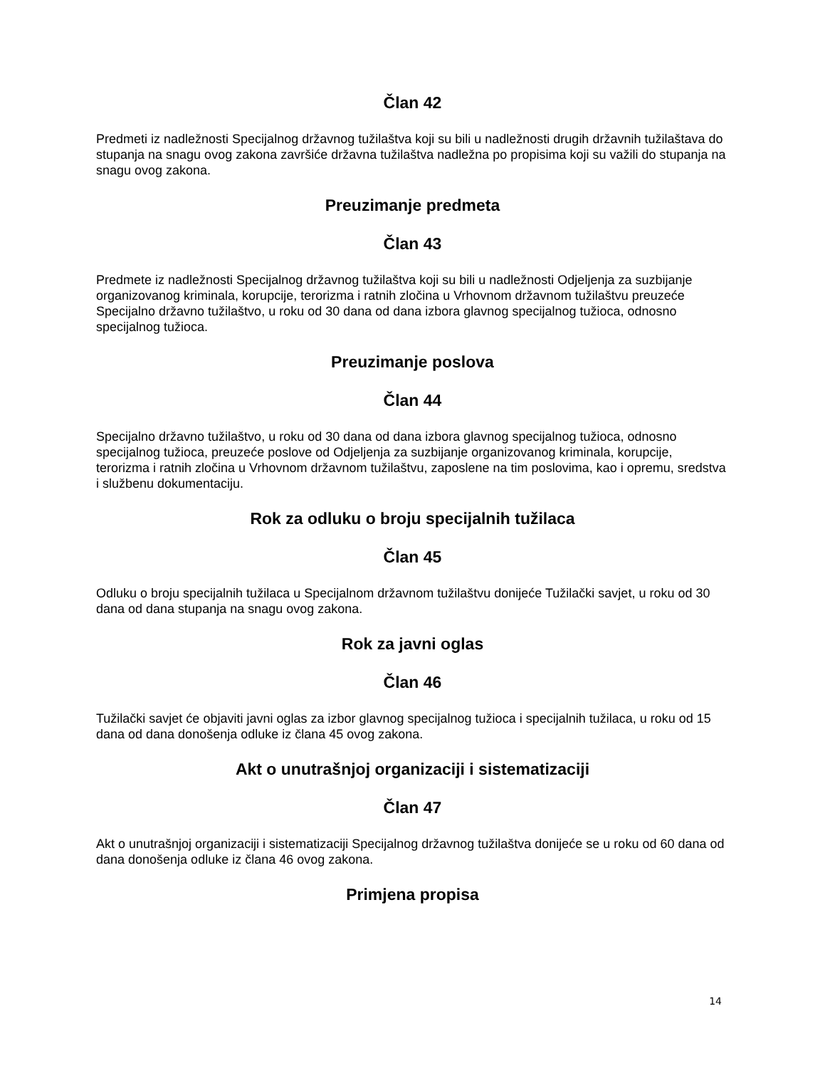Član 42
Predmeti iz nadležnosti Specijalnog državnog tužilaštva koji su bili u nadležnosti drugih državnih tužilaštava do stupanja na snagu ovog zakona završiće državna tužilaštva nadležna po propisima koji su važili do stupanja na snagu ovog zakona.
Preuzimanje predmeta
Član 43
Predmete iz nadležnosti Specijalnog državnog tužilaštva koji su bili u nadležnosti Odjeljenja za suzbijanje organizovanog kriminala, korupcije, terorizma i ratnih zločina u Vrhovnom državnom tužilaštvu preuzeće Specijalno državno tužilaštvo, u roku od 30 dana od dana izbora glavnog specijalnog tužioca, odnosno specijalnog tužioca.
Preuzimanje poslova
Član 44
Specijalno državno tužilaštvo, u roku od 30 dana od dana izbora glavnog specijalnog tužioca, odnosno specijalnog tužioca, preuzeće poslove od Odjeljenja za suzbijanje organizovanog kriminala, korupcije, terorizma i ratnih zločina u Vrhovnom državnom tužilaštvu, zaposlene na tim poslovima, kao i opremu, sredstva i službenu dokumentaciju.
Rok za odluku o broju specijalnih tužilaca
Član 45
Odluku o broju specijalnih tužilaca u Specijalnom državnom tužilaštvu donijeće Tužilački savjet, u roku od 30 dana od dana stupanja na snagu ovog zakona.
Rok za javni oglas
Član 46
Tužilački savjet će objaviti javni oglas za izbor glavnog specijalnog tužioca i specijalnih tužilaca, u roku od 15 dana od dana donošenja odluke iz člana 45 ovog zakona.
Akt o unutrašnjoj organizaciji i sistematizaciji
Član 47
Akt o unutrašnjoj organizaciji i sistematizaciji Specijalnog državnog tužilaštva donijeće se u roku od 60 dana od dana donošenja odluke iz člana 46 ovog zakona.
Primjena propisa
14